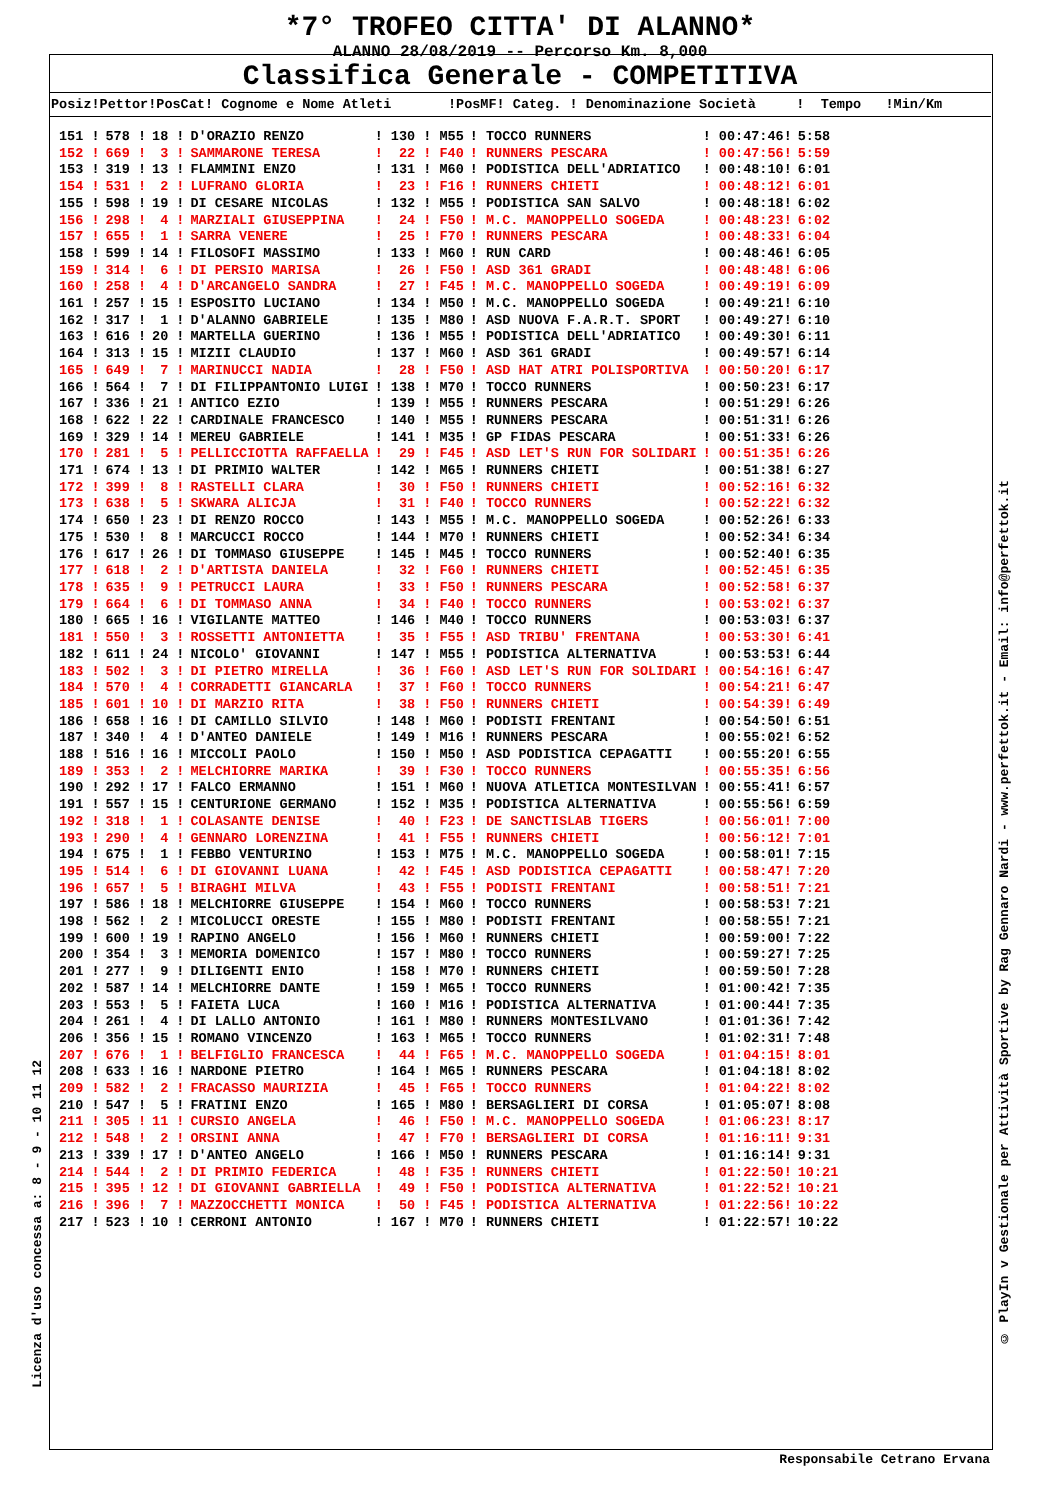*7° TROFEO CITTA' DI ALANNO*
ALANNO 28/08/2019 -- Percorso Km. 8,000
Classifica Generale - COMPETITIVA
Posiz!Pettor!PosCat! Cognome e Nome Atleti !PosMF! Categ. ! Denominazione Società ! Tempo !Min/Km
| 151 ! | 578 ! | 18 ! | D'ORAZIO RENZO | ! 130 ! M55 | ! TOCCO RUNNERS | ! 00:47:46! | 5:58 |
| 152 ! | 669 ! | 3 ! | SAMMARONE TERESA | ! 22 ! F40 | ! RUNNERS PESCARA | ! 00:47:56! | 5:59 |
| 153 ! | 319 ! | 13 ! | FLAMMINI ENZO | ! 131 ! M60 | ! PODISTICA DELL'ADRIATICO | ! 00:48:10! | 6:01 |
| 154 ! | 531 ! | 2 ! | LUFRANO GLORIA | ! 23 ! F16 | ! RUNNERS CHIETI | ! 00:48:12! | 6:01 |
| 155 ! | 598 ! | 19 ! | DI CESARE NICOLAS | ! 132 ! M55 | ! PODISTICA SAN SALVO | ! 00:48:18! | 6:02 |
| 156 ! | 298 ! | 4 ! | MARZIALI GIUSEPPINA | ! 24 ! F50 | ! M.C. MANOPPELLO SOGEDA | ! 00:48:23! | 6:02 |
| 157 ! | 655 ! | 1 ! | SARRA VENERE | ! 25 ! F70 | ! RUNNERS PESCARA | ! 00:48:33! | 6:04 |
| 158 ! | 599 ! | 14 ! | FILOSOFI MASSIMO | ! 133 ! M60 | ! RUN CARD | ! 00:48:46! | 6:05 |
| 159 ! | 314 ! | 6 ! | DI PERSIO MARISA | ! 26 ! F50 | ! ASD 361 GRADI | ! 00:48:48! | 6:06 |
| 160 ! | 258 ! | 4 ! | D'ARCANGELO SANDRA | ! 27 ! F45 | ! M.C. MANOPPELLO SOGEDA | ! 00:49:19! | 6:09 |
| 161 ! | 257 ! | 15 ! | ESPOSITO LUCIANO | ! 134 ! M50 | ! M.C. MANOPPELLO SOGEDA | ! 00:49:21! | 6:10 |
| 162 ! | 317 ! | 1 ! | D'ALANNO GABRIELE | ! 135 ! M80 | ! ASD NUOVA F.A.R.T. SPORT | ! 00:49:27! | 6:10 |
| 163 ! | 616 ! | 20 ! | MARTELLA GUERINO | ! 136 ! M55 | ! PODISTICA DELL'ADRIATICO | ! 00:49:30! | 6:11 |
| 164 ! | 313 ! | 15 ! | MIZII CLAUDIO | ! 137 ! M60 | ! ASD 361 GRADI | ! 00:49:57! | 6:14 |
| 165 ! | 649 ! | 7 ! | MARINUCCI NADIA | ! 28 ! F50 | ! ASD HAT ATRI POLISPORTIVA | ! 00:50:20! | 6:17 |
| 166 ! | 564 ! | 7 ! | DI FILIPPANTONIO LUIGI | ! 138 ! M70 | ! TOCCO RUNNERS | ! 00:50:23! | 6:17 |
| 167 ! | 336 ! | 21 ! | ANTICO EZIO | ! 139 ! M55 | ! RUNNERS PESCARA | ! 00:51:29! | 6:26 |
| 168 ! | 622 ! | 22 ! | CARDINALE FRANCESCO | ! 140 ! M55 | ! RUNNERS PESCARA | ! 00:51:31! | 6:26 |
| 169 ! | 329 ! | 14 ! | MEREU GABRIELE | ! 141 ! M35 | ! GP FIDAS PESCARA | ! 00:51:33! | 6:26 |
| 170 ! | 281 ! | 5 ! | PELLICCIOTTA RAFFAELLA | ! 29 ! F45 | ! ASD LET'S RUN FOR SOLIDARI | ! 00:51:35! | 6:26 |
| 171 ! | 674 ! | 13 ! | DI PRIMIO WALTER | ! 142 ! M65 | ! RUNNERS CHIETI | ! 00:51:38! | 6:27 |
| 172 ! | 399 ! | 8 ! | RASTELLI CLARA | ! 30 ! F50 | ! RUNNERS CHIETI | ! 00:52:16! | 6:32 |
| 173 ! | 638 ! | 5 ! | SKWARA ALICJA | ! 31 ! F40 | ! TOCCO RUNNERS | ! 00:52:22! | 6:32 |
| 174 ! | 650 ! | 23 ! | DI RENZO ROCCO | ! 143 ! M55 | ! M.C. MANOPPELLO SOGEDA | ! 00:52:26! | 6:33 |
| 175 ! | 530 ! | 8 ! | MARCUCCI ROCCO | ! 144 ! M70 | ! RUNNERS CHIETI | ! 00:52:34! | 6:34 |
| 176 ! | 617 ! | 26 ! | DI TOMMASO GIUSEPPE | ! 145 ! M45 | ! TOCCO RUNNERS | ! 00:52:40! | 6:35 |
| 177 ! | 618 ! | 2 ! | D'ARTISTA DANIELA | ! 32 ! F60 | ! RUNNERS CHIETI | ! 00:52:45! | 6:35 |
| 178 ! | 635 ! | 9 ! | PETRUCCI LAURA | ! 33 ! F50 | ! RUNNERS PESCARA | ! 00:52:58! | 6:37 |
| 179 ! | 664 ! | 6 ! | DI TOMMASO ANNA | ! 34 ! F40 | ! TOCCO RUNNERS | ! 00:53:02! | 6:37 |
| 180 ! | 665 ! | 16 ! | VIGILANTE MATTEO | ! 146 ! M40 | ! TOCCO RUNNERS | ! 00:53:03! | 6:37 |
| 181 ! | 550 ! | 3 ! | ROSSETTI ANTONIETTA | ! 35 ! F55 | ! ASD TRIBU' FRENTANA | ! 00:53:30! | 6:41 |
| 182 ! | 611 ! | 24 ! | NICOLO' GIOVANNI | ! 147 ! M55 | ! PODISTICA ALTERNATIVA | ! 00:53:53! | 6:44 |
| 183 ! | 502 ! | 3 ! | DI PIETRO MIRELLA | ! 36 ! F60 | ! ASD LET'S RUN FOR SOLIDARI | ! 00:54:16! | 6:47 |
| 184 ! | 570 ! | 4 ! | CORRADETTI GIANCARLA | ! 37 ! F60 | ! TOCCO RUNNERS | ! 00:54:21! | 6:47 |
| 185 ! | 601 ! | 10 ! | DI MARZIO RITA | ! 38 ! F50 | ! RUNNERS CHIETI | ! 00:54:39! | 6:49 |
| 186 ! | 658 ! | 16 ! | DI CAMILLO SILVIO | ! 148 ! M60 | ! PODISTI FRENTANI | ! 00:54:50! | 6:51 |
| 187 ! | 340 ! | 4 ! | D'ANTEO DANIELE | ! 149 ! M16 | ! RUNNERS PESCARA | ! 00:55:02! | 6:52 |
| 188 ! | 516 ! | 16 ! | MICCOLI PAOLO | ! 150 ! M50 | ! ASD PODISTICA CEPAGATTI | ! 00:55:20! | 6:55 |
| 189 ! | 353 ! | 2 ! | MELCHIORRE MARIKA | ! 39 ! F30 | ! TOCCO RUNNERS | ! 00:55:35! | 6:56 |
| 190 ! | 292 ! | 17 ! | FALCO ERMANNO | ! 151 ! M60 | ! NUOVA ATLETICA MONTESILVAN | ! 00:55:41! | 6:57 |
| 191 ! | 557 ! | 15 ! | CENTURIONE GERMANO | ! 152 ! M35 | ! PODISTICA ALTERNATIVA | ! 00:55:56! | 6:59 |
| 192 ! | 318 ! | 1 ! | COLASANTE DENISE | ! 40 ! F23 | ! DE SANCTISLAB TIGERS | ! 00:56:01! | 7:00 |
| 193 ! | 290 ! | 4 ! | GENNARO LORENZINA | ! 41 ! F55 | ! RUNNERS CHIETI | ! 00:56:12! | 7:01 |
| 194 ! | 675 ! | 1 ! | FEBBO VENTURINO | ! 153 ! M75 | ! M.C. MANOPPELLO SOGEDA | ! 00:58:01! | 7:15 |
| 195 ! | 514 ! | 6 ! | DI GIOVANNI LUANA | ! 42 ! F45 | ! ASD PODISTICA CEPAGATTI | ! 00:58:47! | 7:20 |
| 196 ! | 657 ! | 5 ! | BIRAGHI MILVA | ! 43 ! F55 | ! PODISTI FRENTANI | ! 00:58:51! | 7:21 |
| 197 ! | 586 ! | 18 ! | MELCHIORRE GIUSEPPE | ! 154 ! M60 | ! TOCCO RUNNERS | ! 00:58:53! | 7:21 |
| 198 ! | 562 ! | 2 ! | MICOLUCCI ORESTE | ! 155 ! M80 | ! PODISTI FRENTANI | ! 00:58:55! | 7:21 |
| 199 ! | 600 ! | 19 ! | RAPINO ANGELO | ! 156 ! M60 | ! RUNNERS CHIETI | ! 00:59:00! | 7:22 |
| 200 ! | 354 ! | 3 ! | MEMORIA DOMENICO | ! 157 ! M80 | ! TOCCO RUNNERS | ! 00:59:27! | 7:25 |
| 201 ! | 277 ! | 9 ! | DILIGENTI ENIO | ! 158 ! M70 | ! RUNNERS CHIETI | ! 00:59:50! | 7:28 |
| 202 ! | 587 ! | 14 ! | MELCHIORRE DANTE | ! 159 ! M65 | ! TOCCO RUNNERS | ! 01:00:42! | 7:35 |
| 203 ! | 553 ! | 5 ! | FAIETA LUCA | ! 160 ! M16 | ! PODISTICA ALTERNATIVA | ! 01:00:44! | 7:35 |
| 204 ! | 261 ! | 4 ! | DI LALLO ANTONIO | ! 161 ! M80 | ! RUNNERS MONTESILVANO | ! 01:01:36! | 7:42 |
| 206 ! | 356 ! | 15 ! | ROMANO VINCENZO | ! 163 ! M65 | ! TOCCO RUNNERS | ! 01:02:31! | 7:48 |
| 207 ! | 676 ! | 1 ! | BELFIGLIO FRANCESCA | ! 44 ! F65 | ! M.C. MANOPPELLO SOGEDA | ! 01:04:15! | 8:01 |
| 208 ! | 633 ! | 16 ! | NARDONE PIETRO | ! 164 ! M65 | ! RUNNERS PESCARA | ! 01:04:18! | 8:02 |
| 209 ! | 582 ! | 2 ! | FRACASSO MAURIZIA | ! 45 ! F65 | ! TOCCO RUNNERS | ! 01:04:22! | 8:02 |
| 210 ! | 547 ! | 5 ! | FRATINI ENZO | ! 165 ! M80 | ! BERSAGLIERI DI CORSA | ! 01:05:07! | 8:08 |
| 211 ! | 305 ! | 11 ! | CURSIO ANGELA | ! 46 ! F50 | ! M.C. MANOPPELLO SOGEDA | ! 01:06:23! | 8:17 |
| 212 ! | 548 ! | 2 ! | ORSINI ANNA | ! 47 ! F70 | ! BERSAGLIERI DI CORSA | ! 01:16:11! | 9:31 |
| 213 ! | 339 ! | 17 ! | D'ANTEO ANGELO | ! 166 ! M50 | ! RUNNERS PESCARA | ! 01:16:14! | 9:31 |
| 214 ! | 544 ! | 2 ! | DI PRIMIO FEDERICA | ! 48 ! F35 | ! RUNNERS CHIETI | ! 01:22:50! | 10:21 |
| 215 ! | 395 ! | 12 ! | DI GIOVANNI GABRIELLA | ! 49 ! F50 | ! PODISTICA ALTERNATIVA | ! 01:22:52! | 10:21 |
| 216 ! | 396 ! | 7 ! | MAZZOCCHETTI MONICA | ! 50 ! F45 | ! PODISTICA ALTERNATIVA | ! 01:22:56! | 10:22 |
| 217 ! | 523 ! | 10 ! | CERRONI ANTONIO | ! 167 ! M70 | ! RUNNERS CHIETI | ! 01:22:57! | 10:22 |
© PlayIn v Gestionale per Attività Sportive by Rag Gennaro Nardi - www.perfettok.it - Email: info@perfettok.it
Licenza d'uso concessa a: 8 - 9 - 10 11 12
Responsabile Cetrano Ervana